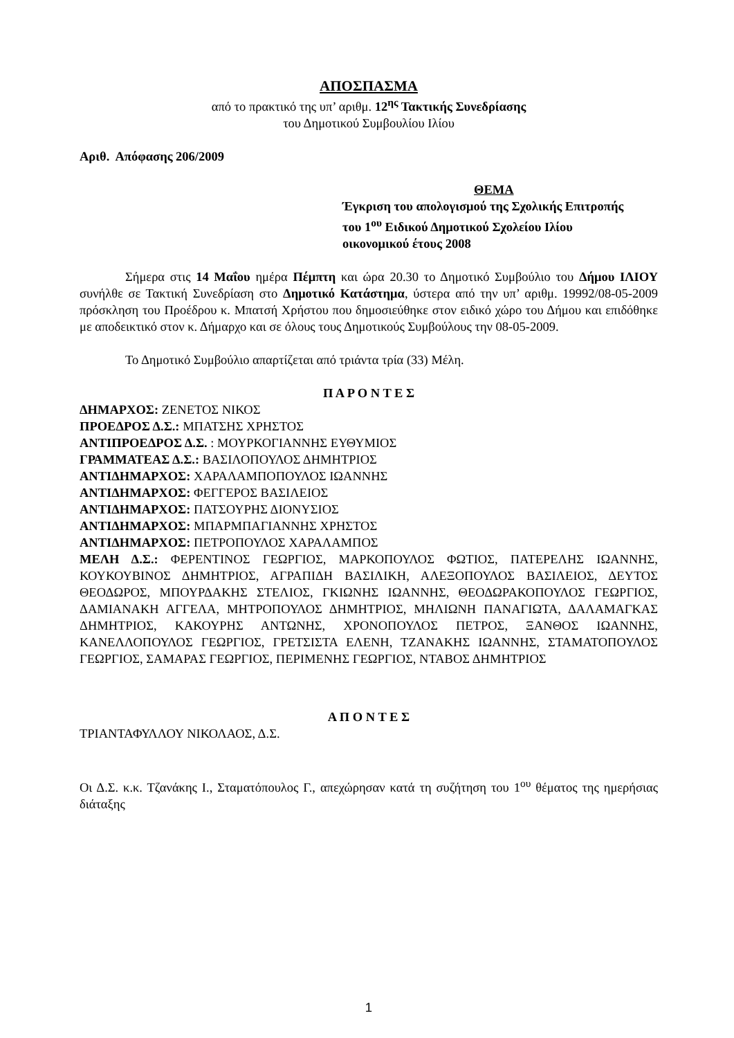ΑΠΟΣΠΑΣΜΑ
από το πρακτικό της υπ’ αριθμ. 12<sup>ης</sup> Τακτικής Συνεδρίασης
του Δημοτικού Συμβουλίου Ιλίου
Αριθ. Απόφασης 206/2009
ΘΕΜΑ
Έγκριση του απολογισμού της Σχολικής Επιτροπής
του 1<sup>ου</sup> Ειδικού Δημοτικού Σχολείου Ιλίου
οικονομικού έτους 2008
Σήμερα στις 14 Μαΐου ημέρα Πέμπτη και ώρα 20.30 το Δημοτικό Συμβούλιο του Δήμου ΙΛΙΟΥ συνήλθε σε Τακτική Συνεδρίαση στο Δημοτικό Κατάστημα, ύστερα από την υπ’ αριθμ. 19992/08-05-2009 πρόσκληση του Προέδρου κ. Μπατσή Χρήστου που δημοσιεύθηκε στον ειδικό χώρο του Δήμου και επιδόθηκε με αποδεικτικό στον κ. Δήμαρχο και σε όλους τους Δημοτικούς Συμβούλους την 08-05-2009.
Το Δημοτικό Συμβούλιο απαρτίζεται από τριάντα τρία (33) Μέλη.
Π Α Ρ Ο Ν Τ Ε Σ
ΔΗΜΑΡΧΟΣ: ΖΕΝΕΤΟΣ ΝΙΚΟΣ
ΠΡΟΕΔΡΟΣ Δ.Σ.: ΜΠΑΤΣΗΣ ΧΡΗΣΤΟΣ
ΑΝΤΙΠΡΟΕΔΡΟΣ Δ.Σ. : ΜΟΥΡΚΟΓΙΑΝΝΗΣ ΕΥΘΥΜΙΟΣ
ΓΡΑΜΜΑΤΕΑΣ Δ.Σ.: ΒΑΣΙΛΟΠΟΥΛΟΣ ΔΗΜΗΤΡΙΟΣ
ΑΝΤΙΔΗΜΑΡΧΟΣ: ΧΑΡΑΛΑΜΠΟΠΟΥΛΟΣ ΙΩΑΝΝΗΣ
ΑΝΤΙΔΗΜΑΡΧΟΣ: ΦΕΓΓΕΡΟΣ ΒΑΣΙΛΕΙΟΣ
ΑΝΤΙΔΗΜΑΡΧΟΣ: ΠΑΤΣΟΥΡΗΣ ΔΙΟΝΥΣΙΟΣ
ΑΝΤΙΔΗΜΑΡΧΟΣ: ΜΠΑΡΜΠΑΓΙΑΝΝΗΣ ΧΡΗΣΤΟΣ
ΑΝΤΙΔΗΜΑΡΧΟΣ: ΠΕΤΡΟΠΟΥΛΟΣ ΧΑΡΑΛΑΜΠΟΣ
ΜΕΛΗ Δ.Σ.: ΦΕΡΕΝΤΙΝΟΣ ΓΕΩΡΓΙΟΣ, ΜΑΡΚΟΠΟΥΛΟΣ ΦΩΤΙΟΣ, ΠΑΤΕΡΕΛΗΣ ΙΩΑΝΝΗΣ, ΚΟΥΚΟΥΒΙΝΟΣ ΔΗΜΗΤΡΙΟΣ, ΑΓΡΑΠΙΔΗ ΒΑΣΙΛΙΚΗ, ΑΛΕΞΟΠΟΥΛΟΣ ΒΑΣΙΛΕΙΟΣ, ΔΕΥΤΟΣ ΘΕΟΔΩΡΟΣ, ΜΠΟΥΡΔΑΚΗΣ ΣΤΕΛΙΟΣ, ΓΚΙΩΝΗΣ ΙΩΑΝΝΗΣ, ΘΕΟΔΩΡΑΚΟΠΟΥΛΟΣ ΓΕΩΡΓΙΟΣ, ΔΑΜΙΑΝΑΚΗ ΑΓΓΕΛΑ, ΜΗΤΡΟΠΟΥΛΟΣ ΔΗΜΗΤΡΙΟΣ, ΜΗΛΙΩΝΗ ΠΑΝΑΓΙΩΤΑ, ΔΑΛΑΜΑΓΚΑΣ ΔΗΜΗΤΡΙΟΣ, ΚΑΚΟΥΡΗΣ ΑΝΤΩΝΗΣ, ΧΡΟΝΟΠΟΥΛΟΣ ΠΕΤΡΟΣ, ΞΑΝΘΟΣ ΙΩΑΝΝΗΣ, ΚΑΝΕΛΛΟΠΟΥΛΟΣ ΓΕΩΡΓΙΟΣ, ΓΡΕΤΣΙΣΤΑ ΕΛΕΝΗ, ΤΖΑΝΑΚΗΣ ΙΩΑΝΝΗΣ, ΣΤΑΜΑΤΟΠΟΥΛΟΣ ΓΕΩΡΓΙΟΣ, ΣΑΜΑΡΑΣ ΓΕΩΡΓΙΟΣ, ΠΕΡΙΜΕΝΗΣ ΓΕΩΡΓΙΟΣ, ΝΤΑΒΟΣ ΔΗΜΗΤΡΙΟΣ
Α Π Ο Ν Τ Ε Σ
ΤΡΙΑΝΤΑΦΥΛΛΟΥ ΝΙΚΟΛΑΟΣ, Δ.Σ.
Οι Δ.Σ. κ.κ. Τζανάκης Ι., Σταματόπουλος Γ., απεχώρησαν κατά τη συζήτηση του 1<sup>ου</sup> θέματος της ημερήσιας διάταξης
1